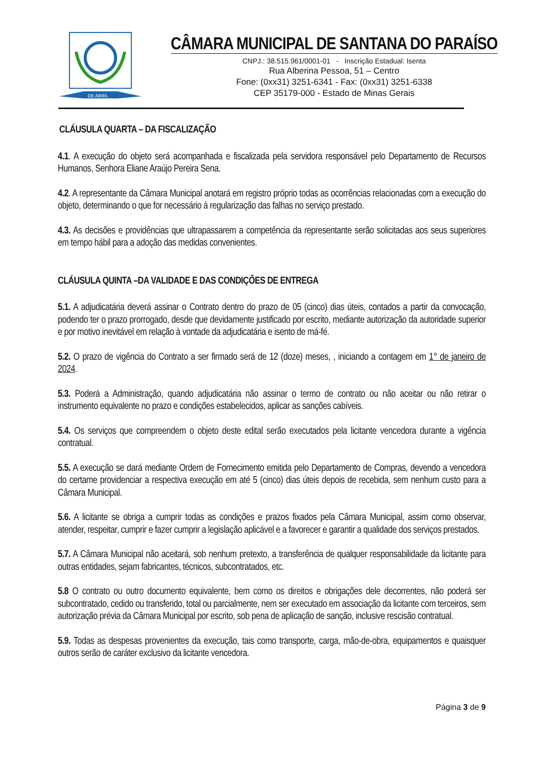DE ABRIL
CÂMARA MUNICIPAL DE SANTANA DO PARAÍSO
CNPJ.: 38.515.961/0001-01 - Inscrição Estadual: Isenta
Rua Alberina Pessoa, 51 – Centro
Fone: (0xx31) 3251-6341 - Fax: (0xx31) 3251-6338
CEP 35179-000 - Estado de Minas Gerais
CLÁUSULA QUARTA – DA FISCALIZAÇÃO
4.1. A execução do objeto será acompanhada e fiscalizada pela servidora responsável pelo Departamento de Recursos Humanos, Senhora Eliane Araújo Pereira Sena.
4.2. A representante da Câmara Municipal anotará em registro próprio todas as ocorrências relacionadas com a execução do objeto, determinando o que for necessário à regularização das falhas no serviço prestado.
4.3. As decisões e providências que ultrapassarem a competência da representante serão solicitadas aos seus superiores em tempo hábil para a adoção das medidas convenientes.
CLÁUSULA QUINTA –DA VALIDADE E DAS CONDIÇÕES DE ENTREGA
5.1. A adjudicatária deverá assinar o Contrato dentro do prazo de 05 (cinco) dias úteis, contados a partir da convocação, podendo ter o prazo prorrogado, desde que devidamente justificado por escrito, mediante autorização da autoridade superior e por motivo inevitável em relação à vontade da adjudicatária e isento de má-fé.
5.2. O prazo de vigência do Contrato a ser firmado será de 12 (doze) meses, , iniciando a contagem em 1° de janeiro de 2024.
5.3. Poderá a Administração, quando adjudicatária não assinar o termo de contrato ou não aceitar ou não retirar o instrumento equivalente no prazo e condições estabelecidos, aplicar as sanções cabíveis.
5.4. Os serviços que compreendem o objeto deste edital serão executados pela licitante vencedora durante a vigência contratual.
5.5. A execução se dará mediante Ordem de Fornecimento emitida pelo Departamento de Compras, devendo a vencedora do certame providenciar a respectiva execução em até 5 (cinco) dias úteis depois de recebida, sem nenhum custo para a Câmara Municipal.
5.6. A licitante se obriga a cumprir todas as condições e prazos fixados pela Câmara Municipal, assim como observar, atender, respeitar, cumprir e fazer cumprir a legislação aplicável e a favorecer e garantir a qualidade dos serviços prestados.
5.7. A Câmara Municipal não aceitará, sob nenhum pretexto, a transferência de qualquer responsabilidade da licitante para outras entidades, sejam fabricantes, técnicos, subcontratados, etc.
5.8 O contrato ou outro documento equivalente, bem como os direitos e obrigações dele decorrentes, não poderá ser subcontratado, cedido ou transferido, total ou parcialmente, nem ser executado em associação da licitante com terceiros, sem autorização prévia da Câmara Municipal por escrito, sob pena de aplicação de sanção, inclusive rescisão contratual.
5.9. Todas as despesas provenientes da execução, tais como transporte, carga, mão-de-obra, equipamentos e quaisquer outros serão de caráter exclusivo da licitante vencedora.
Página 3 de 9